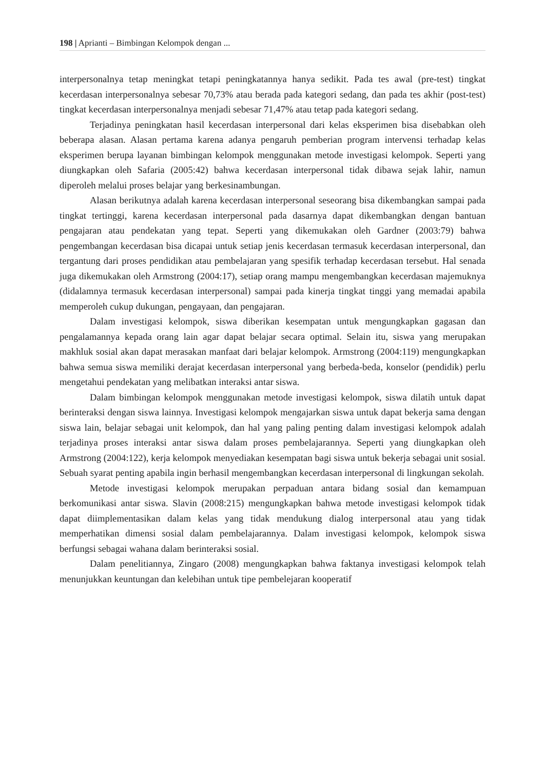198 | Aprianti – Bimbingan Kelompok dengan ...
interpersonalnya tetap meningkat tetapi peningkatannya hanya sedikit. Pada tes awal (pre-test) tingkat kecerdasan interpersonalnya sebesar 70,73% atau berada pada kategori sedang, dan pada tes akhir (post-test) tingkat kecerdasan interpersonalnya menjadi sebesar 71,47% atau tetap pada kategori sedang.
Terjadinya peningkatan hasil kecerdasan interpersonal dari kelas eksperimen bisa disebabkan oleh beberapa alasan. Alasan pertama karena adanya pengaruh pemberian program intervensi terhadap kelas eksperimen berupa layanan bimbingan kelompok menggunakan metode investigasi kelompok. Seperti yang diungkapkan oleh Safaria (2005:42) bahwa kecerdasan interpersonal tidak dibawa sejak lahir, namun diperoleh melalui proses belajar yang berkesinambungan.
Alasan berikutnya adalah karena kecerdasan interpersonal seseorang bisa dikembangkan sampai pada tingkat tertinggi, karena kecerdasan interpersonal pada dasarnya dapat dikembangkan dengan bantuan pengajaran atau pendekatan yang tepat. Seperti yang dikemukakan oleh Gardner (2003:79) bahwa pengembangan kecerdasan bisa dicapai untuk setiap jenis kecerdasan termasuk kecerdasan interpersonal, dan tergantung dari proses pendidikan atau pembelajaran yang spesifik terhadap kecerdasan tersebut. Hal senada juga dikemukakan oleh Armstrong (2004:17), setiap orang mampu mengembangkan kecerdasan majemuknya (didalamnya termasuk kecerdasan interpersonal) sampai pada kinerja tingkat tinggi yang memadai apabila memperoleh cukup dukungan, pengayaan, dan pengajaran.
Dalam investigasi kelompok, siswa diberikan kesempatan untuk mengungkapkan gagasan dan pengalamannya kepada orang lain agar dapat belajar secara optimal. Selain itu, siswa yang merupakan makhluk sosial akan dapat merasakan manfaat dari belajar kelompok. Armstrong (2004:119) mengungkapkan bahwa semua siswa memiliki derajat kecerdasan interpersonal yang berbeda-beda, konselor (pendidik) perlu mengetahui pendekatan yang melibatkan interaksi antar siswa.
Dalam bimbingan kelompok menggunakan metode investigasi kelompok, siswa dilatih untuk dapat berinteraksi dengan siswa lainnya. Investigasi kelompok mengajarkan siswa untuk dapat bekerja sama dengan siswa lain, belajar sebagai unit kelompok, dan hal yang paling penting dalam investigasi kelompok adalah terjadinya proses interaksi antar siswa dalam proses pembelajarannya. Seperti yang diungkapkan oleh Armstrong (2004:122), kerja kelompok menyediakan kesempatan bagi siswa untuk bekerja sebagai unit sosial. Sebuah syarat penting apabila ingin berhasil mengembangkan kecerdasan interpersonal di lingkungan sekolah.
Metode investigasi kelompok merupakan perpaduan antara bidang sosial dan kemampuan berkomunikasi antar siswa. Slavin (2008:215) mengungkapkan bahwa metode investigasi kelompok tidak dapat diimplementasikan dalam kelas yang tidak mendukung dialog interpersonal atau yang tidak memperhatikan dimensi sosial dalam pembelajarannya. Dalam investigasi kelompok, kelompok siswa berfungsi sebagai wahana dalam berinteraksi sosial.
Dalam penelitiannya, Zingaro (2008) mengungkapkan bahwa faktanya investigasi kelompok telah menunjukkan keuntungan dan kelebihan untuk tipe pembelejaran kooperatif